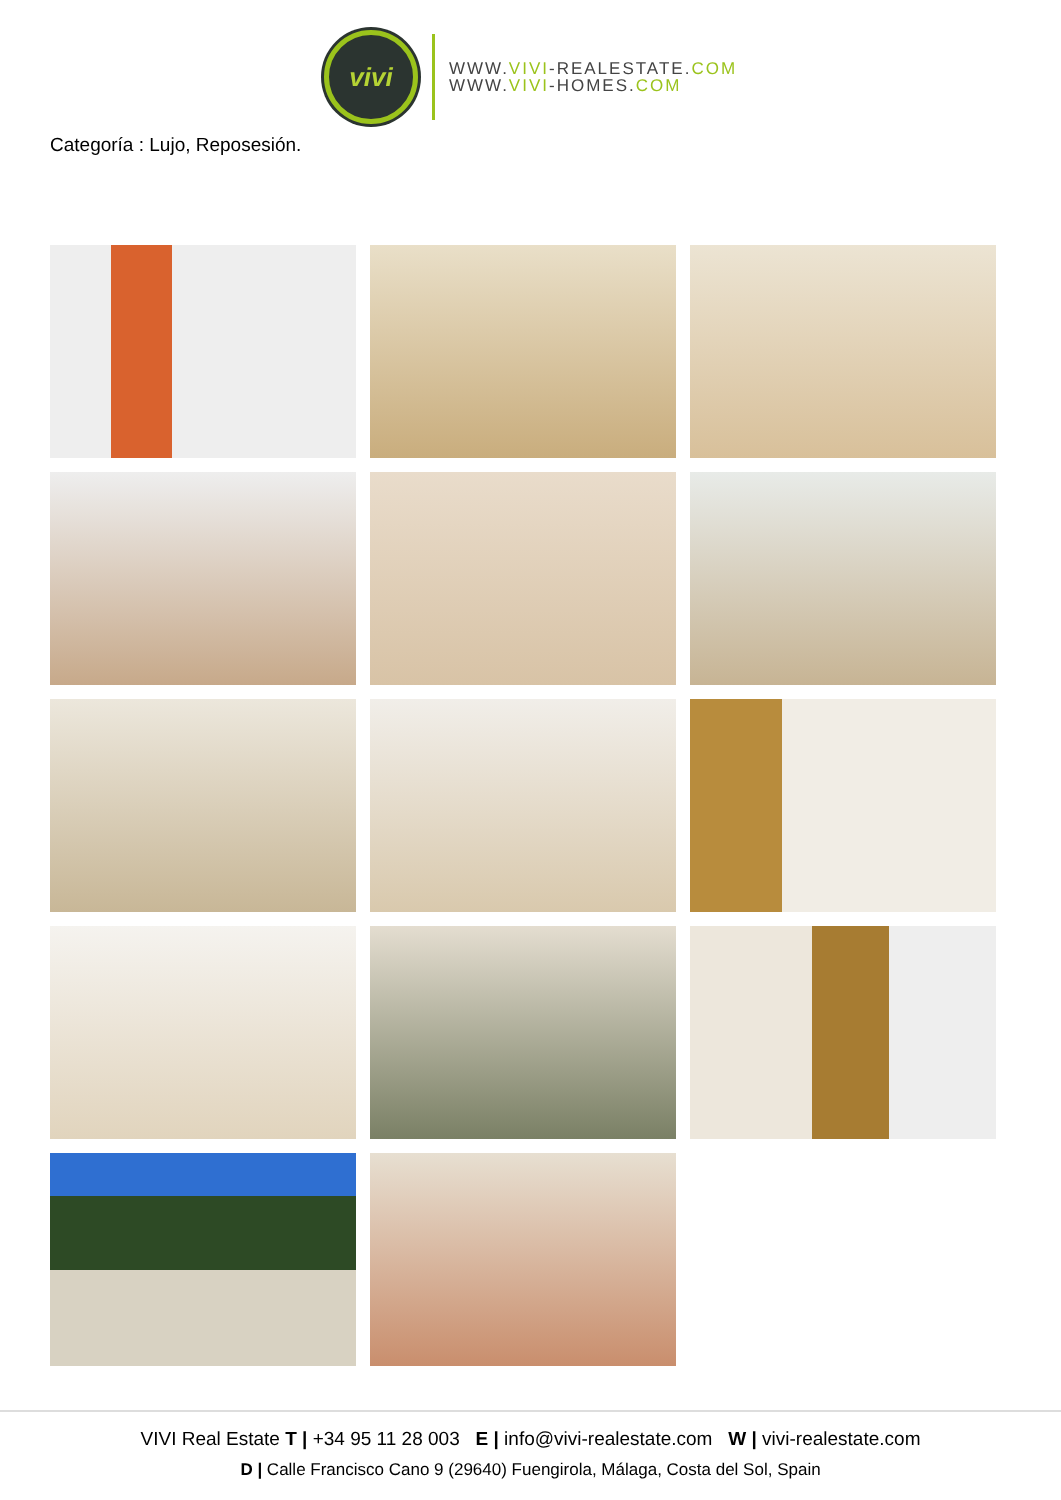vivi
WWW.VIVI-REALESTATE.COM
WWW.VIVI-HOMES.COM
Categoría : Lujo, Reposesión.
VIVI Real Estate T | +34 95 11 28 003 E | info@vivi-realestate.com W | vivi-realestate.com
D | Calle Francisco Cano 9 (29640) Fuengirola, Málaga, Costa del Sol, Spain